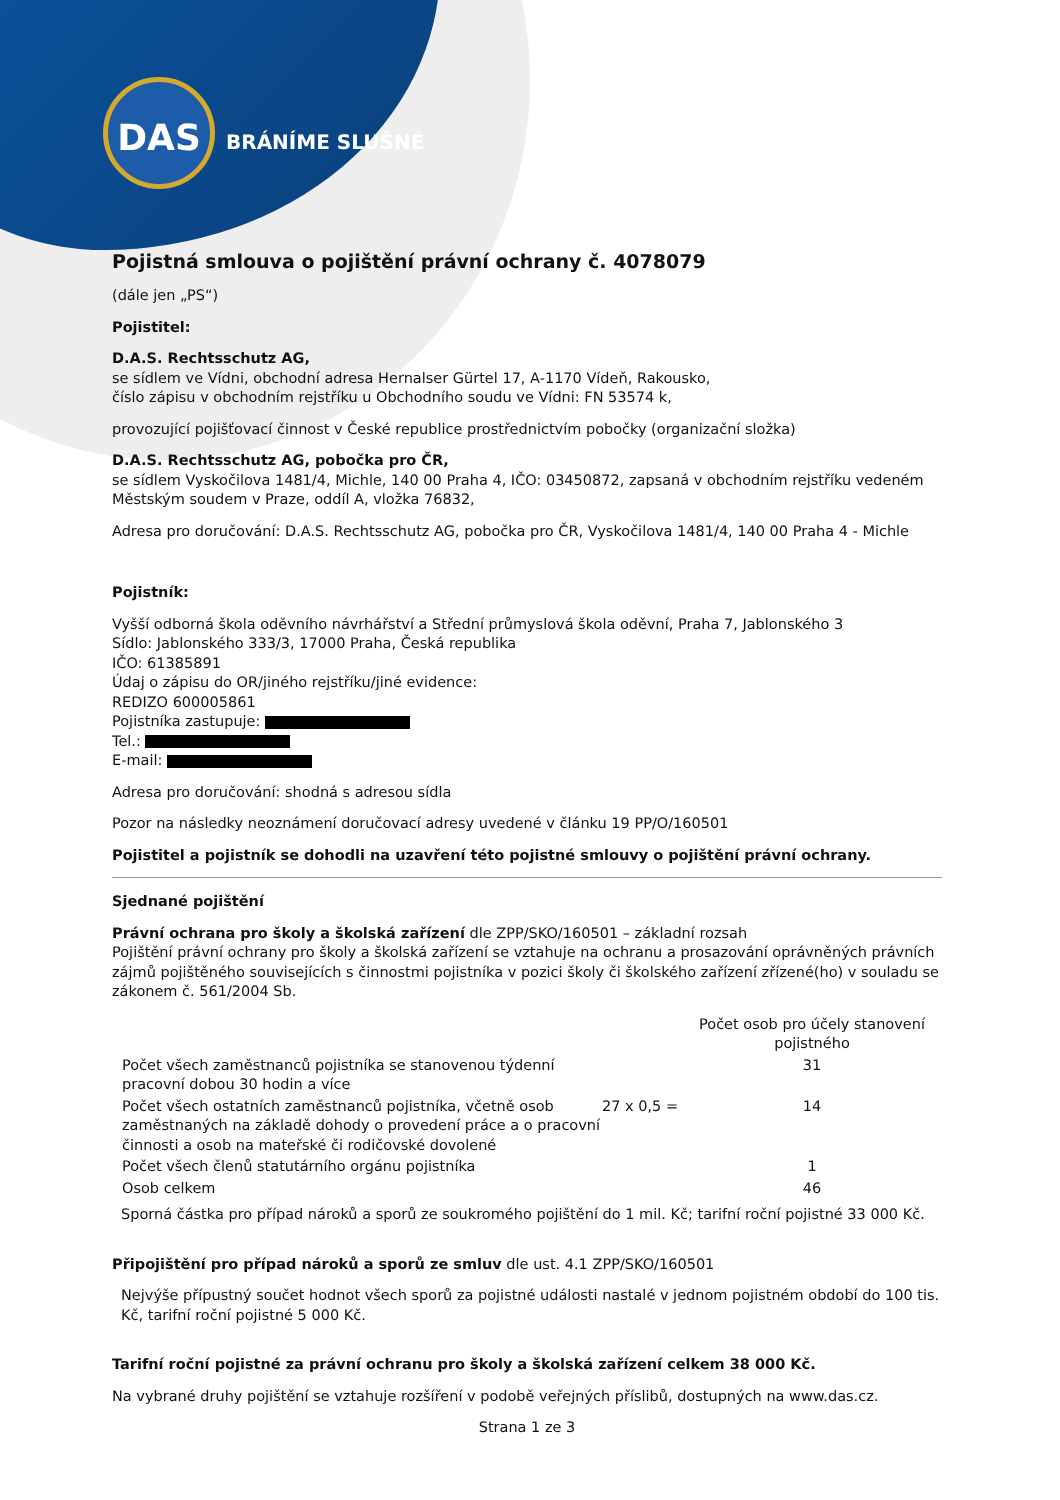DAS
BRÁNÍME SLUŠNÉ
Pojistná smlouva o pojištění právní ochrany č. 4078079
(dále jen „PS“)
Pojistitel:
D.A.S. Rechtsschutz AG,
se sídlem ve Vídni, obchodní adresa Hernalser Gürtel 17, A-1170 Vídeň, Rakousko,
číslo zápisu v obchodním rejstříku u Obchodního soudu ve Vídni: FN 53574 k,
provozující pojišťovací činnost v České republice prostřednictvím pobočky (organizační složka)
D.A.S. Rechtsschutz AG, pobočka pro ČR,
se sídlem Vyskočilova 1481/4, Michle, 140 00 Praha 4, IČO: 03450872, zapsaná v obchodním rejstříku vedeném Městským soudem v Praze, oddíl A, vložka 76832,
Adresa pro doručování: D.A.S. Rechtsschutz AG, pobočka pro ČR, Vyskočilova 1481/4, 140 00 Praha 4 - Michle
Pojistník:
Vyšší odborná škola oděvního návrhářství a Střední průmyslová škola oděvní, Praha 7, Jablonského 3
Sídlo: Jablonského 333/3, 17000 Praha, Česká republika
IČO: 61385891
Údaj o zápisu do OR/jiného rejstříku/jiné evidence:
REDIZO 600005861
Pojistníka zastupuje:
Tel.:
E-mail:
Adresa pro doručování: shodná s adresou sídla
Pozor na následky neoznámení doručovací adresy uvedené v článku 19 PP/O/160501
Pojistitel a pojistník se dohodli na uzavření této pojistné smlouvy o pojištění právní ochrany.
Sjednané pojištění
Právní ochrana pro školy a školská zařízení dle ZPP/SKO/160501 – základní rozsah
Pojištění právní ochrany pro školy a školská zařízení se vztahuje na ochranu a prosazování oprávněných právních zájmů pojištěného souvisejících s činnostmi pojistníka v pozici školy či školského zařízení zřízené(ho) v souladu se zákonem č. 561/2004 Sb.
| | | Počet osob pro účely stanovení pojistného |
| Počet všech zaměstnanců pojistníka se stanovenou týdenní pracovní dobou 30 hodin a více | | 31 |
| Počet všech ostatních zaměstnanců pojistníka, včetně osob zaměstnaných na základě dohody o provedení práce a o pracovní činnosti a osob na mateřské či rodičovské dovolené | 27 x 0,5 = | 14 |
| Počet všech členů statutárního orgánu pojistníka | | 1 |
| Osob celkem | | 46 |
Sporná částka pro případ nároků a sporů ze soukromého pojištění do 1 mil. Kč; tarifní roční pojistné 33 000 Kč.
Připojištění pro případ nároků a sporů ze smluv dle ust. 4.1 ZPP/SKO/160501
Nejvýše přípustný součet hodnot všech sporů za pojistné události nastalé v jednom pojistném období do 100 tis. Kč, tarifní roční pojistné 5 000 Kč.
Tarifní roční pojistné za právní ochranu pro školy a školská zařízení celkem 38 000 Kč.
Na vybrané druhy pojištění se vztahuje rozšíření v podobě veřejných příslibů, dostupných na www.das.cz.
Strana 1 ze 3